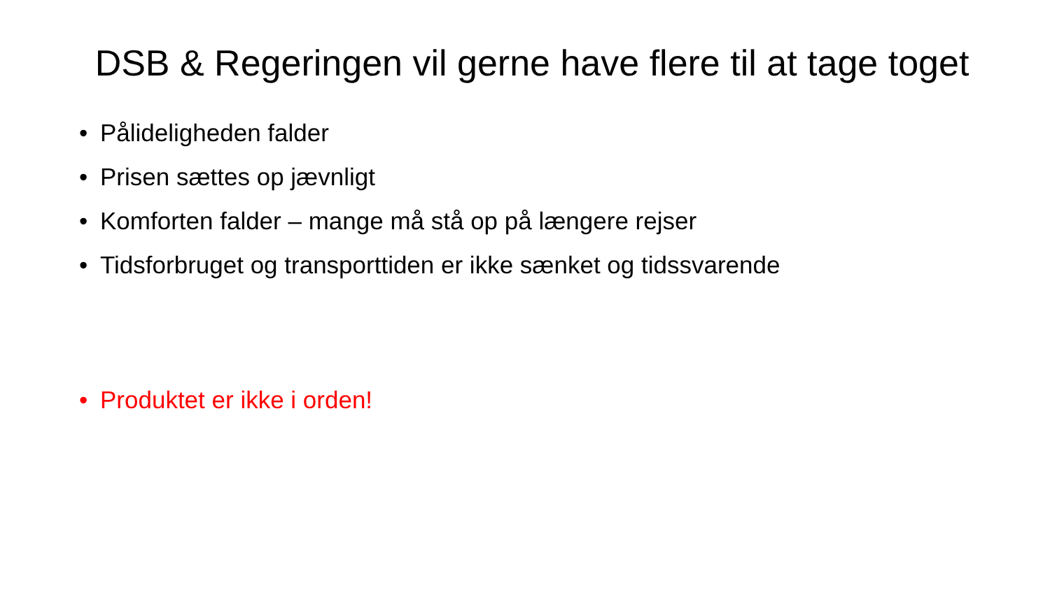DSB & Regeringen vil gerne have flere til at tage toget
• Pålideligheden falder
• Prisen sættes op jævnligt
• Komforten falder – mange må stå op på længere rejser
• Tidsforbruget og transporttiden er ikke sænket og tidssvarende
• Produktet er ikke i orden!